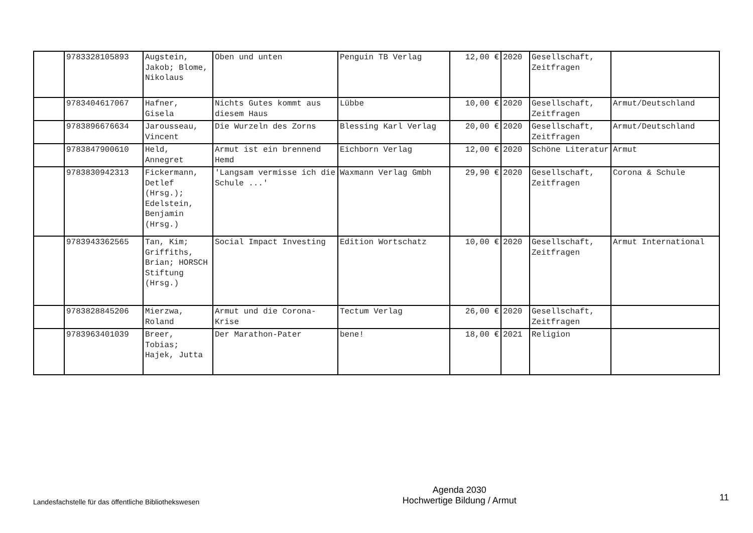| | 9783328105893 | Augstein, Jakob; Blome, Nikolaus | Oben und unten | Penguin TB Verlag | 12,00 € | 2020 | Gesellschaft, Zeitfragen | |
| | 9783404617067 | Hafner, Gisela | Nichts Gutes kommt aus diesem Haus | Lübbe | 10,00 € | 2020 | Gesellschaft, Zeitfragen | Armut/Deutschland |
| | 9783896676634 | Jarousseau, Vincent | Die Wurzeln des Zorns | Blessing Karl Verlag | 20,00 € | 2020 | Gesellschaft, Zeitfragen | Armut/Deutschland |
| | 9783847900610 | Held, Annegret | Armut ist ein brennend Hemd | Eichborn Verlag | 12,00 € | 2020 | Schöne Literatur | Armut |
| | 9783830942313 | Fickermann, Detlef (Hrsg.); Edelstein, Benjamin (Hrsg.) | 'Langsam vermisse ich die Schule ...' | Waxmann Verlag Gmbh | 29,90 € | 2020 | Gesellschaft, Zeitfragen | Corona & Schule |
| | 9783943362565 | Tan, Kim; Griffiths, Brian; HORSCH Stiftung (Hrsg.) | Social Impact Investing | Edition Wortschatz | 10,00 € | 2020 | Gesellschaft, Zeitfragen | Armut International |
| | 9783828845206 | Mierzwa, Roland | Armut und die Corona-Krise | Tectum Verlag | 26,00 € | 2020 | Gesellschaft, Zeitfragen | |
| | 9783963401039 | Breer, Tobias; Hajek, Jutta | Der Marathon-Pater | bene! | 18,00 € | 2021 | Religion | |
Landesfachstelle für das öffentliche Bibliothekswesen
Agenda 2030
Hochwertige Bildung / Armut
11